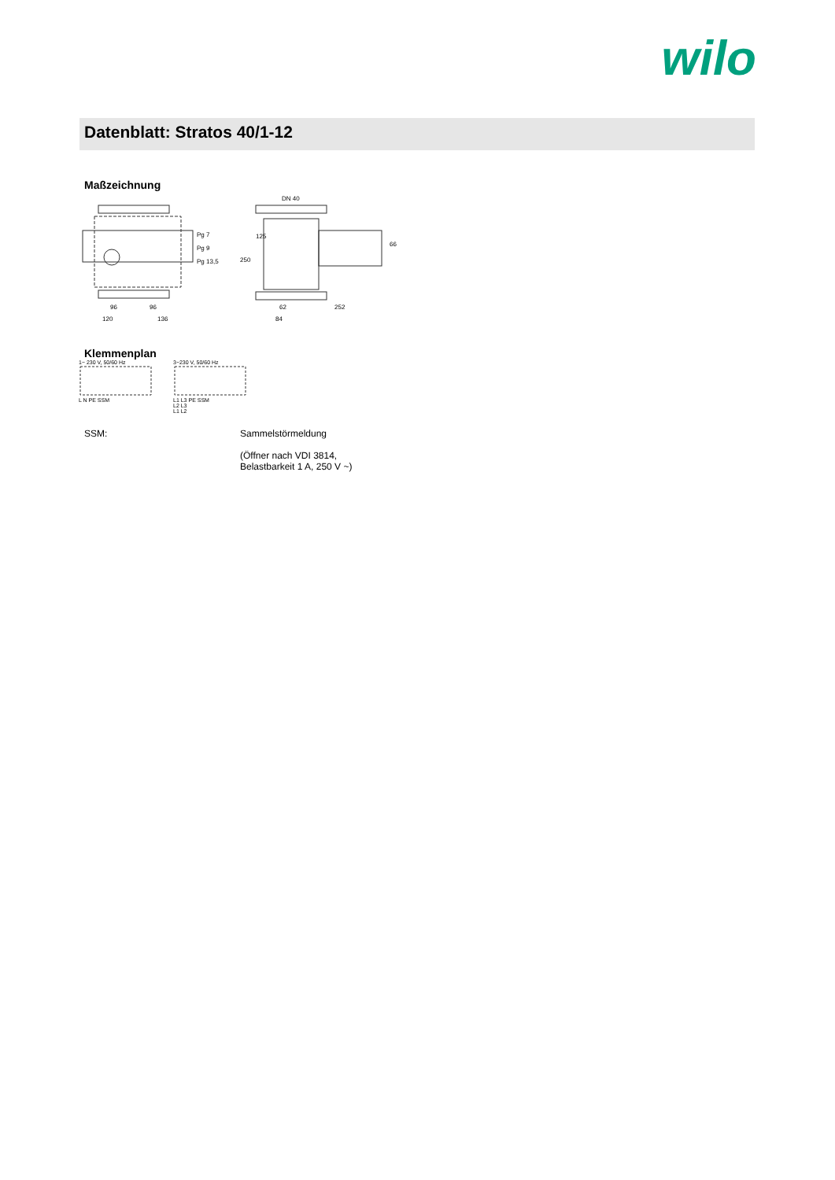wilo
Datenblatt: Stratos 40/1-12
Maßzeichnung
Pg 7
Pg 9
Pg 13,5
96
96
120
136
DN 40
250
125
66
62
84
252
Klemmenplan
1~ 230 V, 50/60 Hz
L N PE SSM
3~230 V, 50/60 Hz
L1 L3 PE SSM
L2 L3
L1 L2
SSM: Sammelstörmeldung
(Öffner nach VDI 3814,
Belastbarkeit 1 A, 250 V ~)